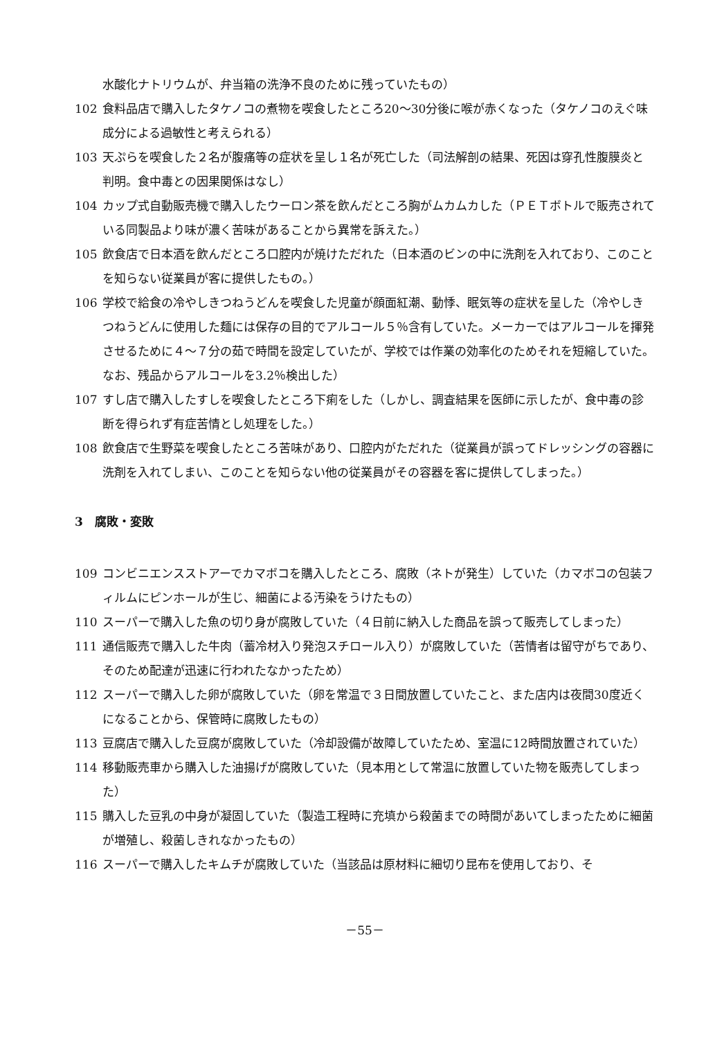水酸化ナトリウムが、弁当箱の洗浄不良のために残っていたもの）
102 食料品店で購入したタケノコの煮物を喫食したところ20～30分後に喉が赤くなった（タケノコのえぐ味成分による過敏性と考えられる）
103 天ぷらを喫食した２名が腹痛等の症状を呈し１名が死亡した（司法解剖の結果、死因は穿孔性腹膜炎と判明。食中毒との因果関係はなし）
104 カップ式自動販売機で購入したウーロン茶を飲んだところ胸がムカムカした（ＰＥＴボトルで販売されている同製品より味が濃く苦味があることから異常を訴えた。）
105 飲食店で日本酒を飲んだところ口腔内が焼けただれた（日本酒のビンの中に洗剤を入れており、このことを知らない従業員が客に提供したもの。）
106 学校で給食の冷やしきつねうどんを喫食した児童が顔面紅潮、動悸、眠気等の症状を呈した（冷やしきつねうどんに使用した麺には保存の目的でアルコール５％含有していた。メーカーではアルコールを揮発させるために４～７分の茹で時間を設定していたが、学校では作業の効率化のためそれを短縮していた。なお、残品からアルコールを3.2％検出した）
107 すし店で購入したすしを喫食したところ下痢をした（しかし、調査結果を医師に示したが、食中毒の診断を得られず有症苦情とし処理をした。）
108 飲食店で生野菜を喫食したところ苦味があり、口腔内がただれた（従業員が誤ってドレッシングの容器に洗剤を入れてしまい、このことを知らない他の従業員がその容器を客に提供してしまった。）
3　腐敗・変敗
109 コンビニエンスストアーでカマボコを購入したところ、腐敗（ネトが発生）していた（カマボコの包装フィルムにピンホールが生じ、細菌による汚染をうけたもの）
110 スーパーで購入した魚の切り身が腐敗していた（４日前に納入した商品を誤って販売してしまった）
111 通信販売で購入した牛肉（蓄冷材入り発泡スチロール入り）が腐敗していた（苦情者は留守がちであり、そのため配達が迅速に行われたなかったため）
112 スーパーで購入した卵が腐敗していた（卵を常温で３日間放置していたこと、また店内は夜間30度近くになることから、保管時に腐敗したもの）
113 豆腐店で購入した豆腐が腐敗していた（冷却設備が故障していたため、室温に12時間放置されていた）
114 移動販売車から購入した油揚げが腐敗していた（見本用として常温に放置していた物を販売してしまった）
115 購入した豆乳の中身が凝固していた（製造工程時に充填から殺菌までの時間があいてしまったために細菌が増殖し、殺菌しきれなかったもの）
116 スーパーで購入したキムチが腐敗していた（当該品は原材料に細切り昆布を使用しており、そ
－55－